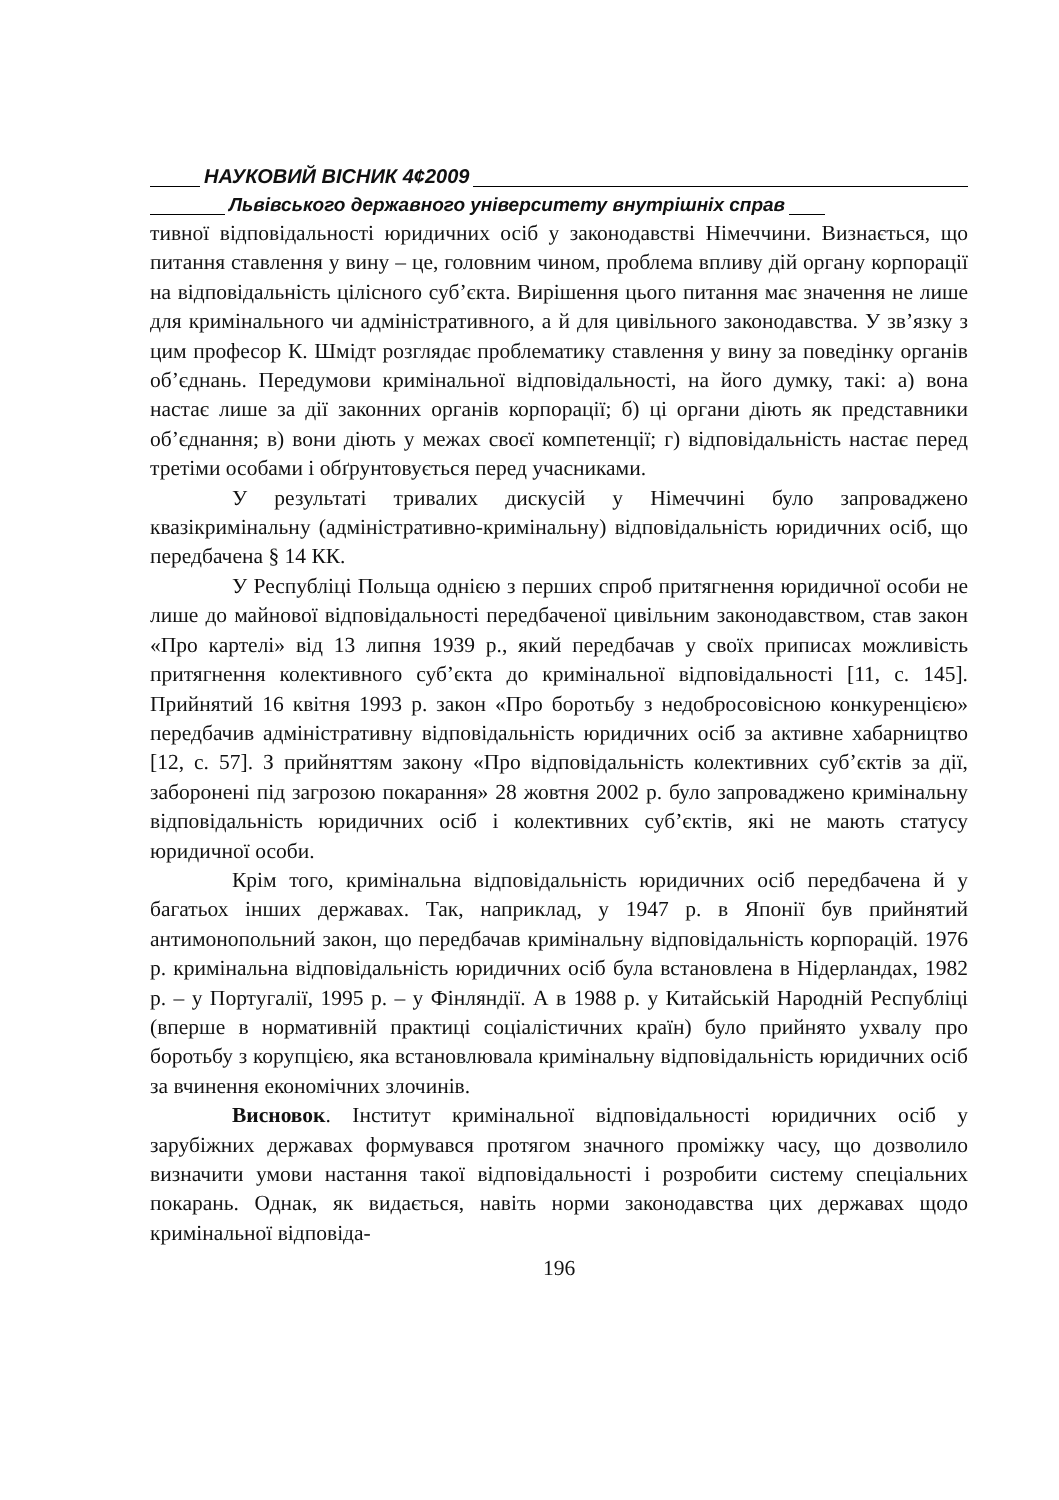НАУКОВИЙ ВІСНИК 4¢2009
Львівського державного університету внутрішніх справ
тивної відповідальності юридичних осіб у законодавстві Німеччини. Визнається, що питання ставлення у вину – це, головним чином, проблема впливу дій органу корпорації на відповідальність цілісного суб’єкта. Вирішення цього питання має значення не лише для кримінального чи адміністративного, а й для цивільного законодавства. У зв’язку з цим професор К. Шмідт розглядає проблематику ставлення у вину за поведінку органів об’єднань. Передумови кримінальної відповідальності, на його думку, такі: а) вона настає лише за дії законних органів корпорації; б) ці органи діють як представники об’єднання; в) вони діють у межах своєї компетенції; г) відповідальність настає перед третіми особами і обґрунтовується перед учасниками.
У результаті тривалих дискусій у Німеччині було запроваджено квазікримінальну (адміністративно-кримінальну) відповідальність юридичних осіб, що передбачена § 14 КК.
У Республіці Польща однією з перших спроб притягнення юридичної особи не лише до майнової відповідальності передбаченої цивільним законодавством, став закон «Про картелі» від 13 липня 1939 р., який передбачав у своїх приписах можливість притягнення колективного суб’єкта до кримінальної відповідальності [11, с. 145]. Прийнятий 16 квітня 1993 р. закон «Про боротьбу з недобросовісною конкуренцією» передбачив адміністративну відповідальність юридичних осіб за активне хабарництво [12, с. 57]. З прийняттям закону «Про відповідальність колективних суб’єктів за дії, заборонені під загрозою покарання» 28 жовтня 2002 р. було запроваджено кримінальну відповідальність юридичних осіб і колективних суб’єктів, які не мають статусу юридичної особи.
Крім того, кримінальна відповідальність юридичних осіб передбачена й у багатьох інших державах. Так, наприклад, у 1947 р. в Японії був прийнятий антимонопольний закон, що передбачав кримінальну відповідальність корпорацій. 1976 р. кримінальна відповідальність юридичних осіб була встановлена в Нідерландах, 1982 р. – у Португалії, 1995 р. – у Фінляндії. А в 1988 р. у Китайській Народній Республіці (вперше в нормативній практиці соціалістичних країн) було прийнято ухвалу про боротьбу з корупцією, яка встановлювала кримінальну відповідальність юридичних осіб за вчинення економічних злочинів.
Висновок. Інститут кримінальної відповідальності юридичних осіб у зарубіжних державах формувався протягом значного проміжку часу, що дозволило визначити умови настання такої відповідальності і розробити систему спеціальних покарань. Однак, як видається, навіть норми законодавства цих державах щодо кримінальної відповіда-
196